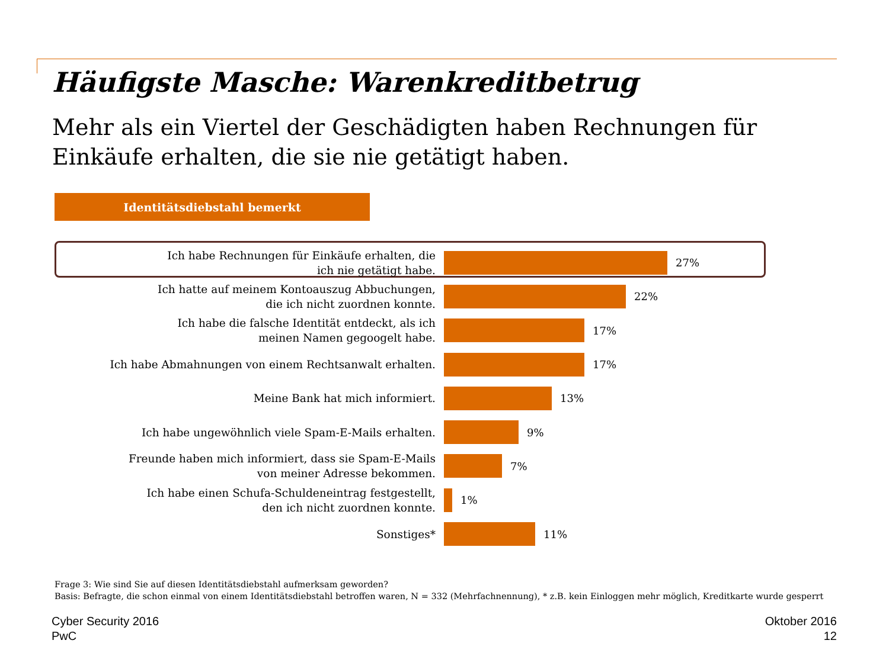Häufigste Masche: Warenkreditbetrug
Mehr als ein Viertel der Geschädigten haben Rechnungen für Einkäufe erhalten, die sie nie getätigt haben.
Identitätsdiebstahl bemerkt
Ich habe Rechnungen für Einkäufe erhalten, die
ich nie getätigt habe.
27%
Ich hatte auf meinem Kontoauszug Abbuchungen,
die ich nicht zuordnen konnte.
22%
Ich habe die falsche Identität entdeckt, als ich
meinen Namen gegoogelt habe.
17%
Ich habe Abmahnungen von einem Rechtsanwalt erhalten.
17%
Meine Bank hat mich informiert.
13%
Ich habe ungewöhnlich viele Spam-E-Mails erhalten.
9%
Freunde haben mich informiert, dass sie Spam-E-Mails
von meiner Adresse bekommen.
7%
Ich habe einen Schufa-Schuldeneintrag festgestellt,
den ich nicht zuordnen konnte.
1%
Sonstiges*
11%
Frage 3: Wie sind Sie auf diesen Identitätsdiebstahl aufmerksam geworden?
Basis: Befragte, die schon einmal von einem Identitätsdiebstahl betroffen waren, N = 332 (Mehrfachnennung), * z.B. kein Einloggen mehr möglich, Kreditkarte wurde gesperrt
Cyber Security 2016
PwC
Oktober 2016
12